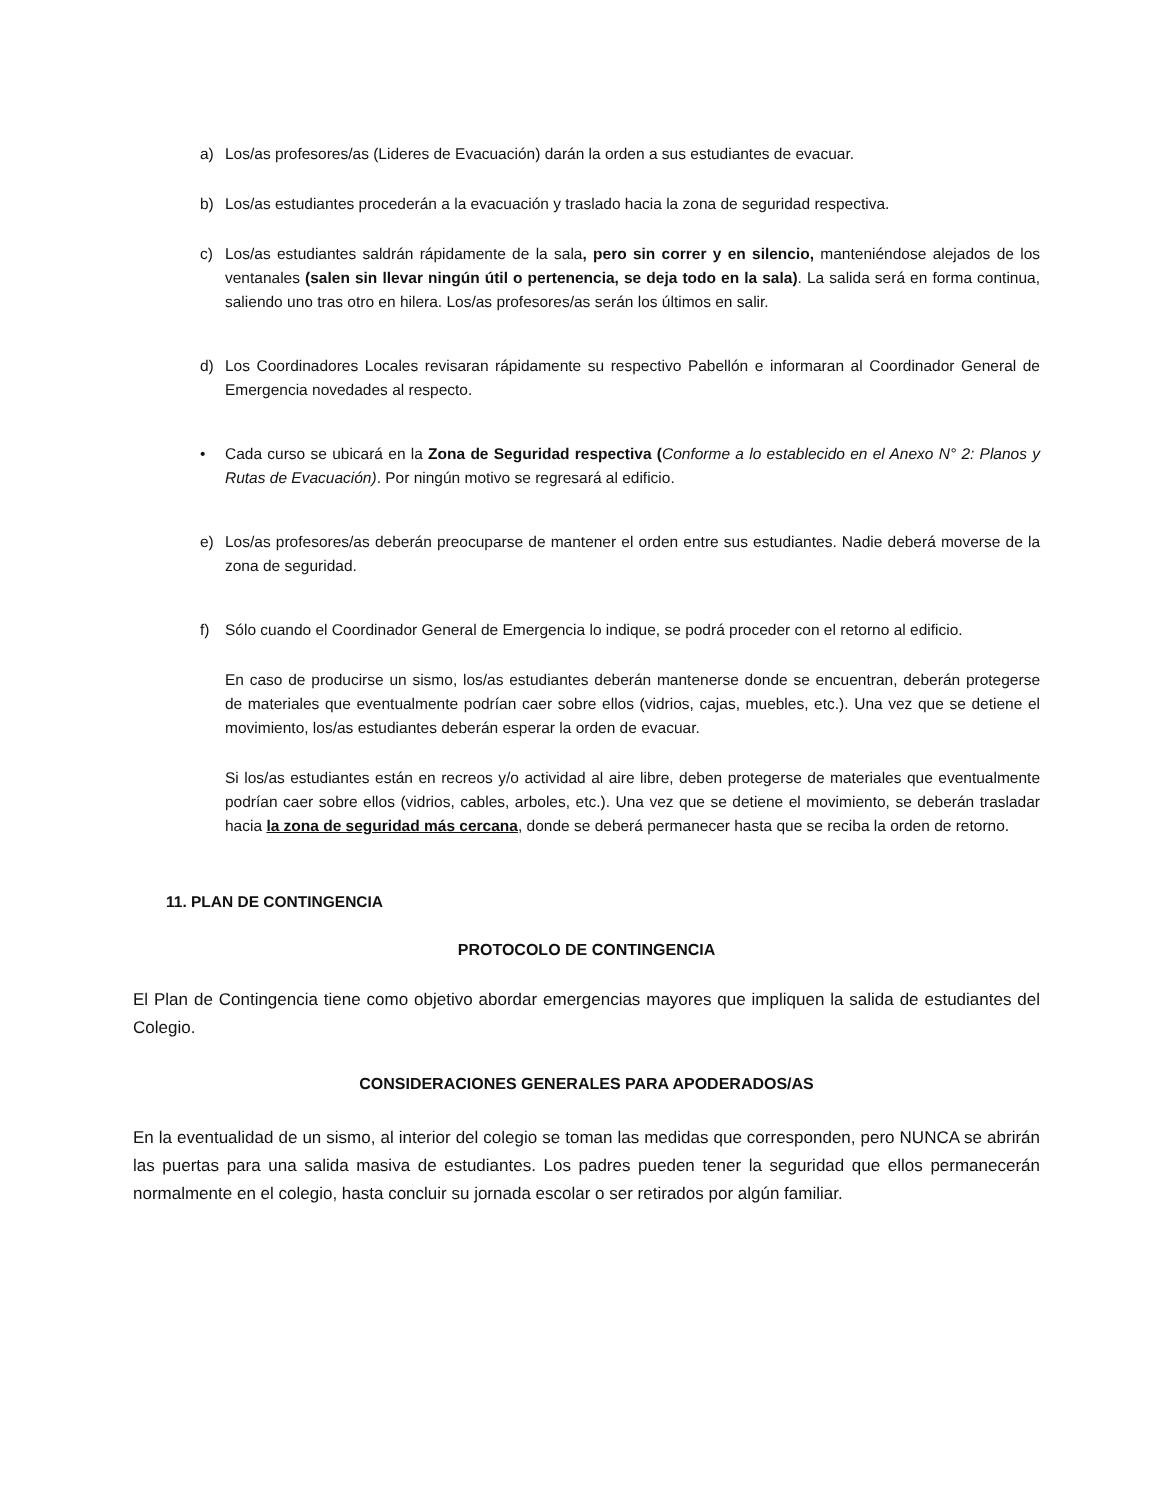a) Los/as profesores/as (Lideres de Evacuación) darán la orden a sus estudiantes de evacuar.
b) Los/as estudiantes procederán a la evacuación y traslado hacia la zona de seguridad respectiva.
c) Los/as estudiantes saldrán rápidamente de la sala, pero sin correr y en silencio, manteniéndose alejados de los ventanales (salen sin llevar ningún útil o pertenencia, se deja todo en la sala). La salida será en forma continua, saliendo uno tras otro en hilera. Los/as profesores/as serán los últimos en salir.
d) Los Coordinadores Locales revisaran rápidamente su respectivo Pabellón e informaran al Coordinador General de Emergencia novedades al respecto.
• Cada curso se ubicará en la Zona de Seguridad respectiva (Conforme a lo establecido en el Anexo N° 2: Planos y Rutas de Evacuación). Por ningún motivo se regresará al edificio.
e) Los/as profesores/as deberán preocuparse de mantener el orden entre sus estudiantes. Nadie deberá moverse de la zona de seguridad.
f) Sólo cuando el Coordinador General de Emergencia lo indique, se podrá proceder con el retorno al edificio.
En caso de producirse un sismo, los/as estudiantes deberán mantenerse donde se encuentran, deberán protegerse de materiales que eventualmente podrían caer sobre ellos (vidrios, cajas, muebles, etc.). Una vez que se detiene el movimiento, los/as estudiantes deberán esperar la orden de evacuar.
Si los/as estudiantes están en recreos y/o actividad al aire libre, deben protegerse de materiales que eventualmente podrían caer sobre ellos (vidrios, cables, arboles, etc.). Una vez que se detiene el movimiento, se deberán trasladar hacia la zona de seguridad más cercana, donde se deberá permanecer hasta que se reciba la orden de retorno.
11. PLAN DE CONTINGENCIA
PROTOCOLO DE CONTINGENCIA
El Plan de Contingencia tiene como objetivo abordar emergencias mayores que impliquen la salida de estudiantes del Colegio.
CONSIDERACIONES GENERALES PARA APODERADOS/AS
En la eventualidad de un sismo, al interior del colegio se toman las medidas que corresponden, pero NUNCA se abrirán las puertas para una salida masiva de estudiantes. Los padres pueden tener la seguridad que ellos permanecerán normalmente en el colegio, hasta concluir su jornada escolar o ser retirados por algún familiar.